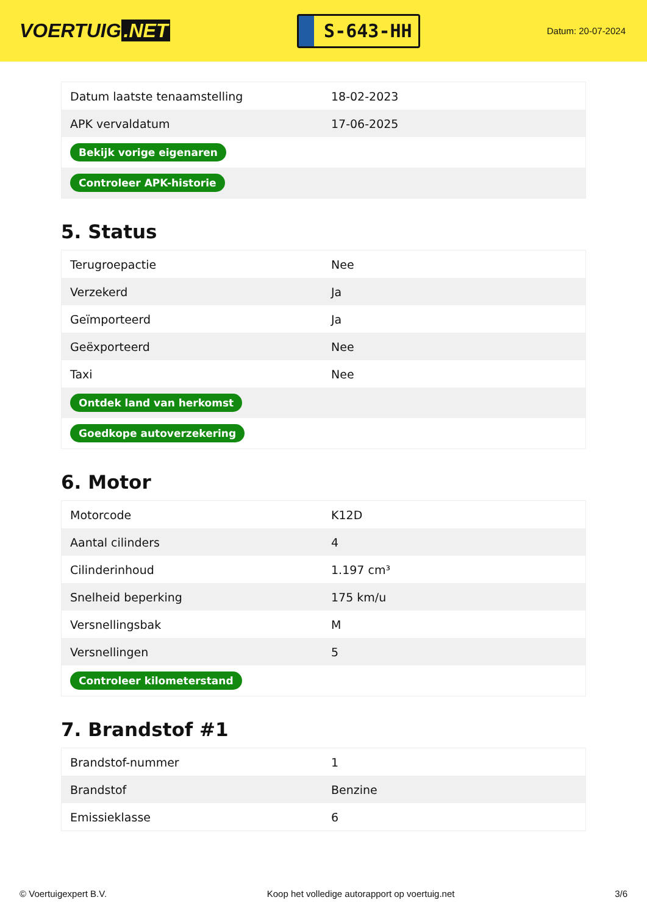VOERTUIG.NET
S-643-HH
Datum: 20-07-2024
| Datum laatste tenaamstelling | 18-02-2023 |
| APK vervaldatum | 17-06-2025 |
| Bekijk vorige eigenaren | |
| Controleer APK-historie | |
5. Status
| Terugroepactie | Nee |
| Verzekerd | Ja |
| Geïmporteerd | Ja |
| Geëxporteerd | Nee |
| Taxi | Nee |
| Ontdek land van herkomst | |
| Goedkope autoverzekering | |
6. Motor
| Motorcode | K12D |
| Aantal cilinders | 4 |
| Cilinderinhoud | 1.197 cm³ |
| Snelheid beperking | 175 km/u |
| Versnellingsbak | M |
| Versnellingen | 5 |
| Controleer kilometerstand | |
7. Brandstof #1
| Brandstof-nummer | 1 |
| Brandstof | Benzine |
| Emissieklasse | 6 |
© Voertuigexpert B.V. Koop het volledige autorapport op voertuig.net 3/6